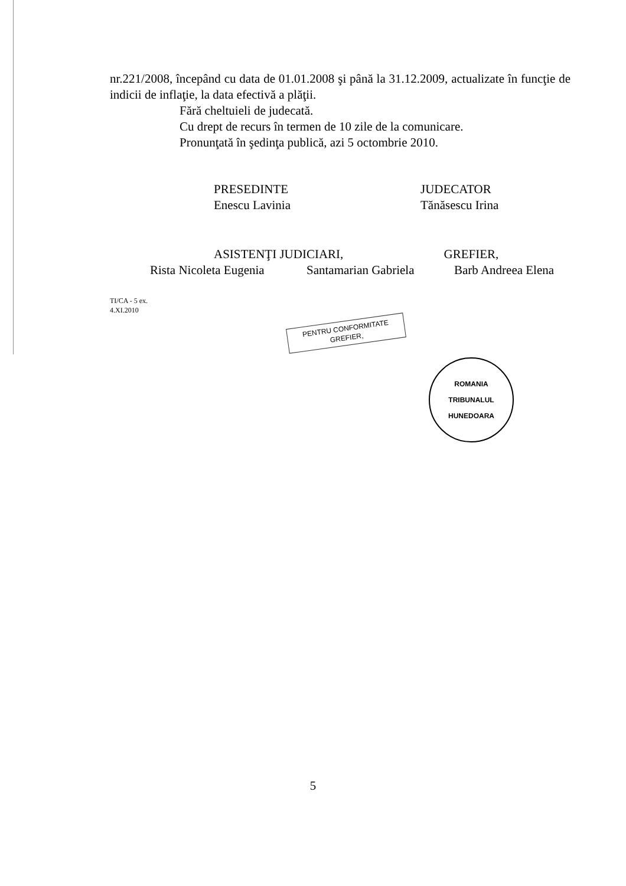nr.221/2008, începând cu data de 01.01.2008 şi până la 31.12.2009, actualizate în funcţie de indicii de inflaţie, la data efectivă a plăţii.
Fără cheltuieli de judecată.
Cu drept de recurs în termen de 10 zile de la comunicare.
Pronunţată în şedinţa publică, azi 5 octombrie 2010.
PRESEDINTE
Enescu Lavinia
JUDECATOR
Tănăsescu Irina
ASISTENŢI JUDICIARI, GREFIER,
Rista Nicoleta Eugenia
Santamarian Gabriela
Barb Andreea Elena
TI/CA - 5 ex.
4.XI.2010
PENTRU CONFORMITATE
GREFIER,
ROMANIA
TRIBUNALUL
HUNEDOARA
5